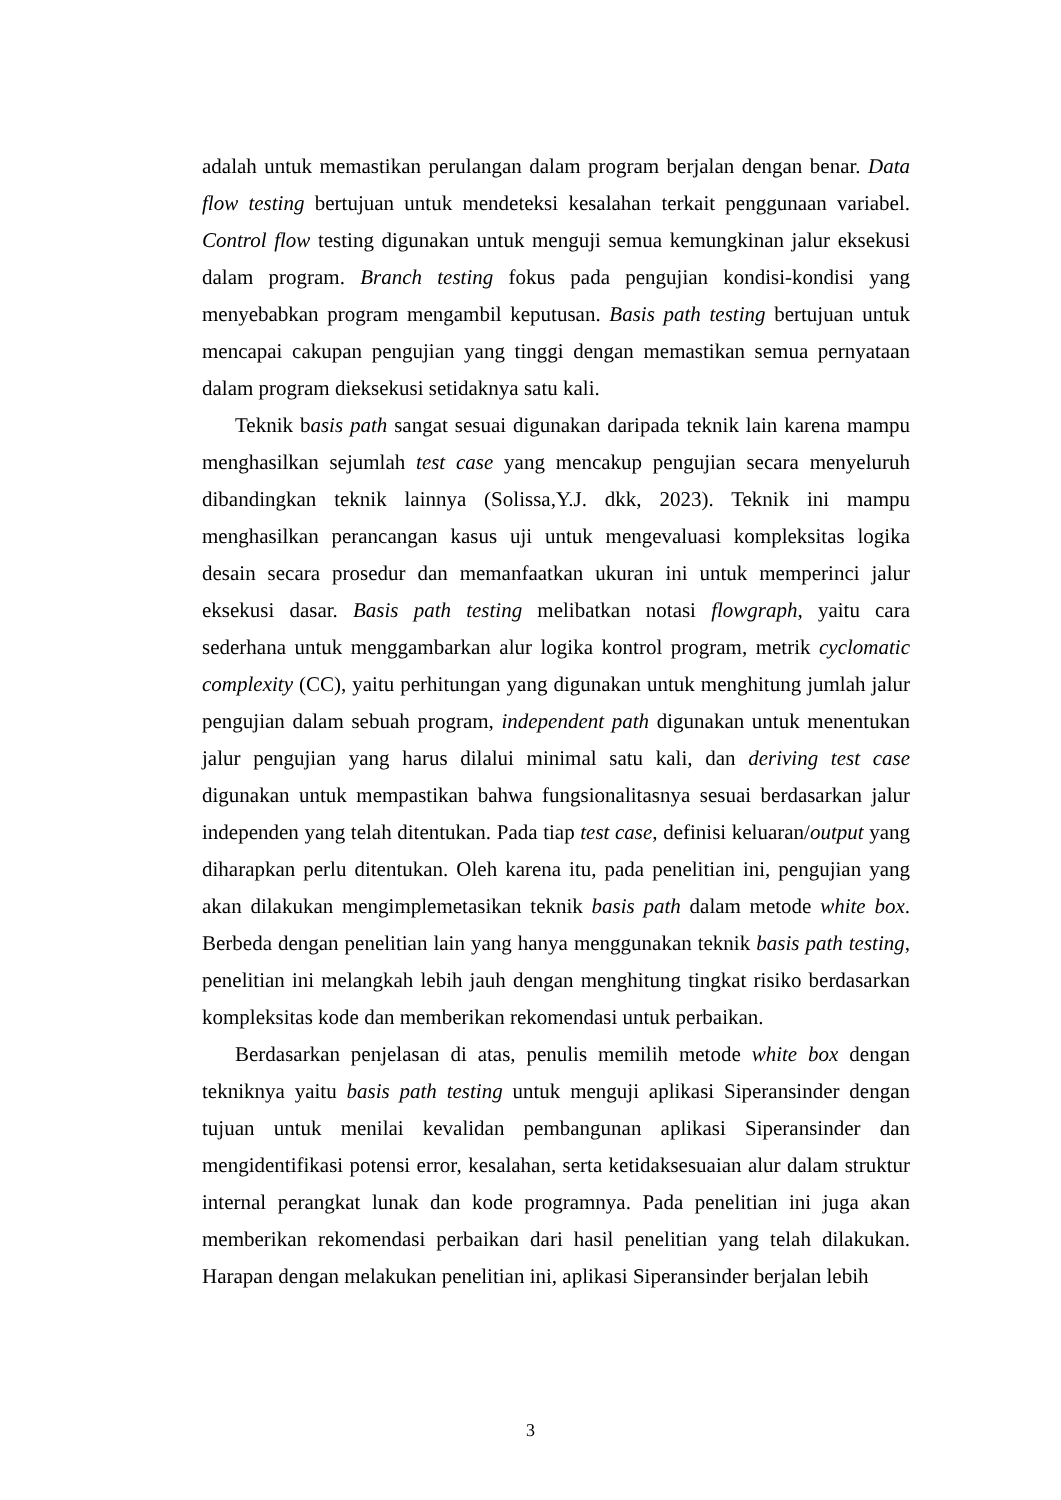adalah untuk memastikan perulangan dalam program berjalan dengan benar. Data flow testing bertujuan untuk mendeteksi kesalahan terkait penggunaan variabel. Control flow testing digunakan untuk menguji semua kemungkinan jalur eksekusi dalam program. Branch testing fokus pada pengujian kondisi-kondisi yang menyebabkan program mengambil keputusan. Basis path testing bertujuan untuk mencapai cakupan pengujian yang tinggi dengan memastikan semua pernyataan dalam program dieksekusi setidaknya satu kali.
Teknik basis path sangat sesuai digunakan daripada teknik lain karena mampu menghasilkan sejumlah test case yang mencakup pengujian secara menyeluruh dibandingkan teknik lainnya (Solissa,Y.J. dkk, 2023). Teknik ini mampu menghasilkan perancangan kasus uji untuk mengevaluasi kompleksitas logika desain secara prosedur dan memanfaatkan ukuran ini untuk memperinci jalur eksekusi dasar. Basis path testing melibatkan notasi flowgraph, yaitu cara sederhana untuk menggambarkan alur logika kontrol program, metrik cyclomatic complexity (CC), yaitu perhitungan yang digunakan untuk menghitung jumlah jalur pengujian dalam sebuah program, independent path digunakan untuk menentukan jalur pengujian yang harus dilalui minimal satu kali, dan deriving test case digunakan untuk mempastikan bahwa fungsionalitasnya sesuai berdasarkan jalur independen yang telah ditentukan. Pada tiap test case, definisi keluaran/output yang diharapkan perlu ditentukan. Oleh karena itu, pada penelitian ini, pengujian yang akan dilakukan mengimplemetasikan teknik basis path dalam metode white box. Berbeda dengan penelitian lain yang hanya menggunakan teknik basis path testing, penelitian ini melangkah lebih jauh dengan menghitung tingkat risiko berdasarkan kompleksitas kode dan memberikan rekomendasi untuk perbaikan.
Berdasarkan penjelasan di atas, penulis memilih metode white box dengan tekniknya yaitu basis path testing untuk menguji aplikasi Siperansinder dengan tujuan untuk menilai kevalidan pembangunan aplikasi Siperansinder dan mengidentifikasi potensi error, kesalahan, serta ketidaksesuaian alur dalam struktur internal perangkat lunak dan kode programnya. Pada penelitian ini juga akan memberikan rekomendasi perbaikan dari hasil penelitian yang telah dilakukan. Harapan dengan melakukan penelitian ini, aplikasi Siperansinder berjalan lebih
3